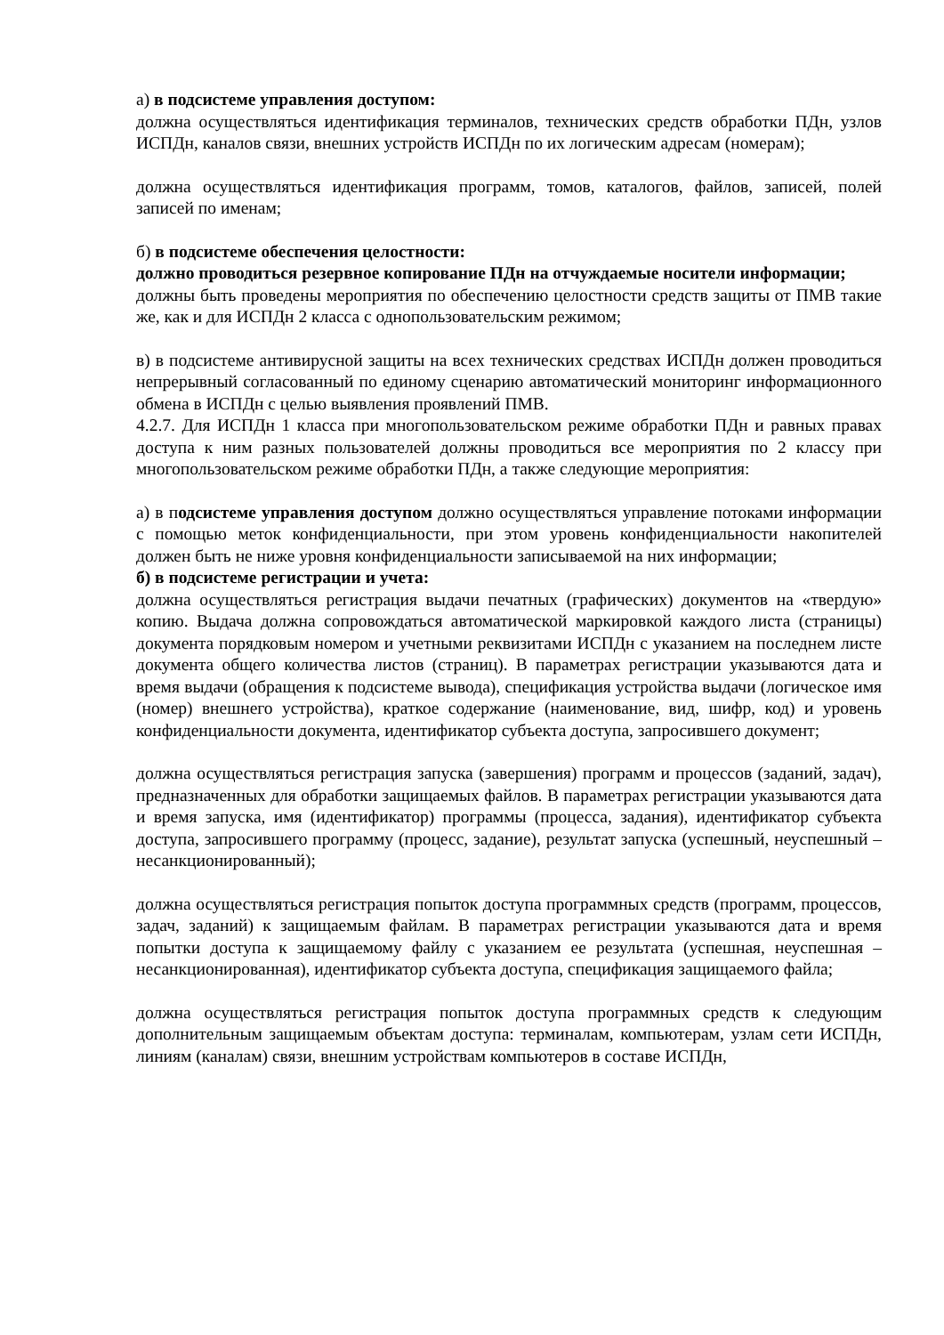а) в подсистеме управления доступом:
должна осуществляться идентификация терминалов, технических средств обработки ПДн, узлов ИСПДн, каналов связи, внешних устройств ИСПДн по их логическим адресам (номерам);
должна осуществляться идентификация программ, томов, каталогов, файлов, записей, полей записей по именам;
б) в подсистеме обеспечения целостности:
должно проводиться резервное копирование ПДн на отчуждаемые носители информации;
должны быть проведены мероприятия по обеспечению целостности средств защиты от ПМВ такие же, как и для ИСПДн 2 класса с однопользовательским режимом;
в) в подсистеме антивирусной защиты на всех технических средствах ИСПДн должен проводиться непрерывный согласованный по единому сценарию автоматический мониторинг информационного обмена в ИСПДн с целью выявления проявлений ПМВ.
4.2.7. Для ИСПДн 1 класса при многопользовательском режиме обработки ПДн и равных правах доступа к ним разных пользователей должны проводиться все мероприятия по 2 классу при многопользовательском режиме обработки ПДн, а также следующие мероприятия:
а) в подсистеме управления доступом должно осуществляться управление потоками информации с помощью меток конфиденциальности, при этом уровень конфиденциальности накопителей должен быть не ниже уровня конфиденциальности записываемой на них информации;
б) в подсистеме регистрации и учета:
должна осуществляться регистрация выдачи печатных (графических) документов на «твердую» копию. Выдача должна сопровождаться автоматической маркировкой каждого листа (страницы) документа порядковым номером и учетными реквизитами ИСПДн с указанием на последнем листе документа общего количества листов (страниц). В параметрах регистрации указываются дата и время выдачи (обращения к подсистеме вывода), спецификация устройства выдачи (логическое имя (номер) внешнего устройства), краткое содержание (наименование, вид, шифр, код) и уровень конфиденциальности документа, идентификатор субъекта доступа, запросившего документ;
должна осуществляться регистрация запуска (завершения) программ и процессов (заданий, задач), предназначенных для обработки защищаемых файлов. В параметрах регистрации указываются дата и время запуска, имя (идентификатор) программы (процесса, задания), идентификатор субъекта доступа, запросившего программу (процесс, задание), результат запуска (успешный, неуспешный – несанкционированный);
должна осуществляться регистрация попыток доступа программных средств (программ, процессов, задач, заданий) к защищаемым файлам. В параметрах регистрации указываются дата и время попытки доступа к защищаемому файлу с указанием ее результата (успешная, неуспешная – несанкционированная), идентификатор субъекта доступа, спецификация защищаемого файла;
должна осуществляться регистрация попыток доступа программных средств к следующим дополнительным защищаемым объектам доступа: терминалам, компьютерам, узлам сети ИСПДн, линиям (каналам) связи, внешним устройствам компьютеров в составе ИСПДн,